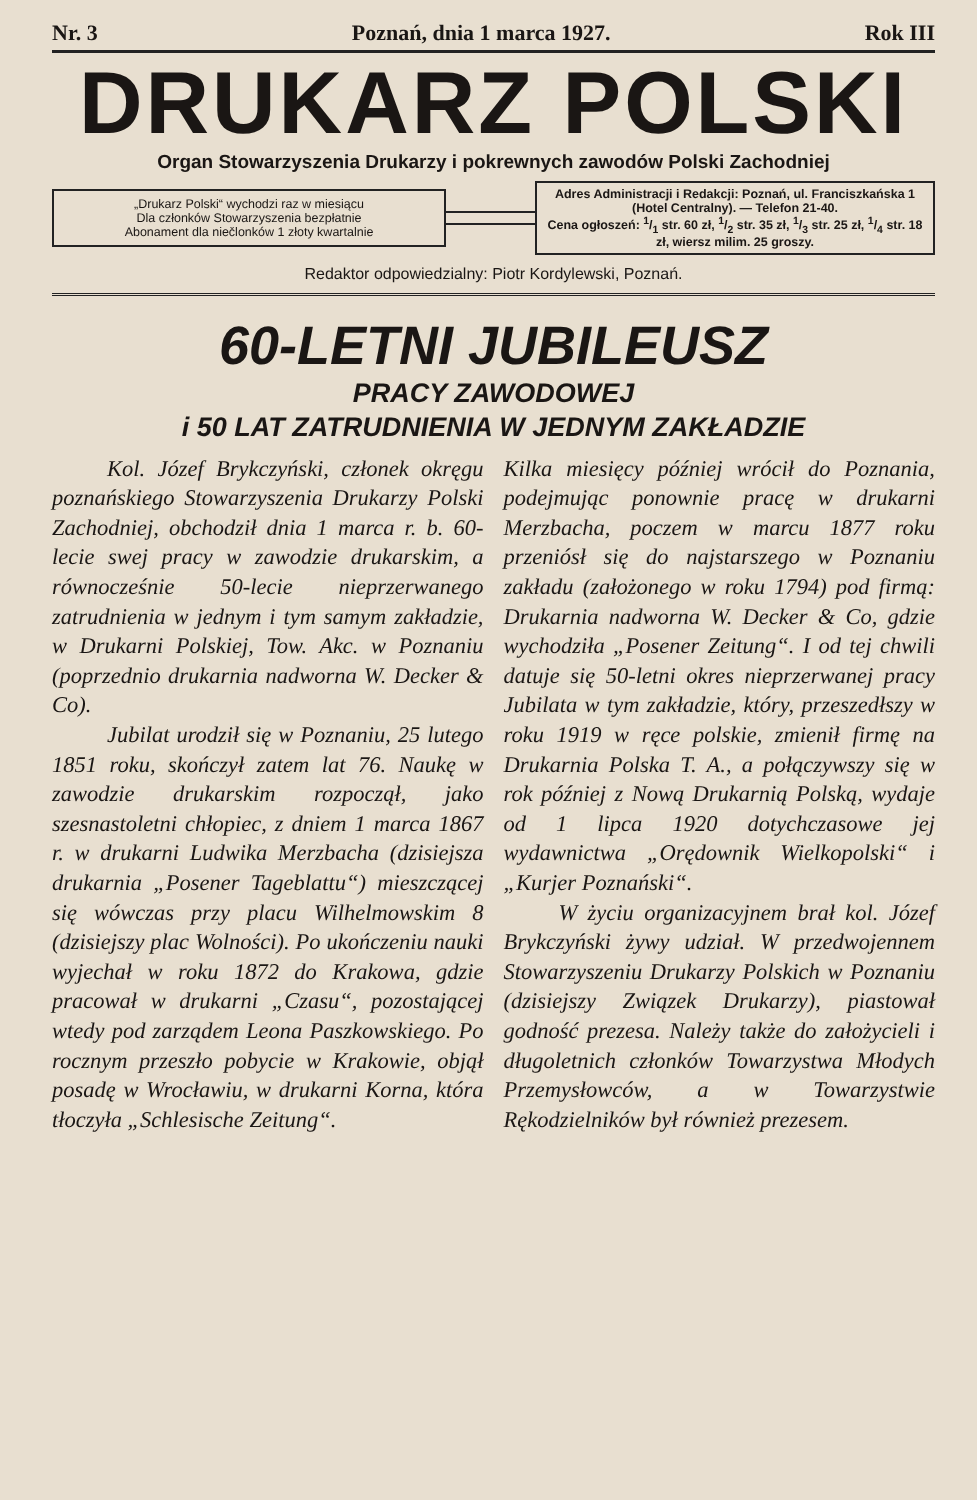Nr. 3 Poznań, dnia 1 marca 1927. Rok III
DRUKARZ POLSKI
Organ Stowarzyszenia Drukarzy i pokrewnych zawodów Polski Zachodniej
„Drukarz Polski“ wychodzi raz w miesiącu
Dla członków Stowarzyszenia bezpłatnie
Abonament dla niečlonków 1 złoty kwartalnie
Adres Administracji i Redakcji: Poznań, ul. Franciszkańska 1 (Hotel Centralny). — Telefon 21-40.
Cena ogłoszeń: 1/1 str. 60 zł, 1/2 str. 35 zł, 1/3 str. 25 zł, 1/4 str. 18 zł, wiersz milim. 25 groszy.
Redaktor odpowiedzialny: Piotr Kordylewski, Poznań.
60-LETNI JUBILEUSZ
PRACY ZAWODOWEJ
i 50 LAT ZATRUDNIENIA W JEDNYM ZAKŁADZIE
Kol. Józef Brykczyński, członek okręgu poznańskiego Stowarzyszenia Drukarzy Polski Zachodniej, obchodził dnia 1 marca r. b. 60-lecie swej pracy w zawodzie drukarskim, a równocześnie 50-lecie nieprzerwanego zatrudnienia w jednym i tym samym zakładzie, w Drukarni Polskiej, Tow. Akc. w Poznaniu (poprzednio drukarnia nadworna W. Decker & Co).
Jubilat urodził się w Poznaniu, 25 lutego 1851 roku, skończył zatem lat 76. Naukę w zawodzie drukarskim rozpoczął, jako szesnastoletni chłopiec, z dniem 1 marca 1867 r. w drukarni Ludwika Merzbacha (dzisiejsza drukarnia „Posener Tageblattu“) mieszczącej się wówczas przy placu Wilhelmowskim 8 (dzisiejszy plac Wolności). Po ukończeniu nauki wyjechał w roku 1872 do Krakowa, gdzie pracował w drukarni „Czasu“, pozostającej wtedy pod zarządem Leona Paszkowskiego. Po rocznym przeszło pobycie w Krakowie, objął posadę w Wrocławiu, w drukarni Korna, która tłoczyła „Schlesische Zeitung“.
Kilka miesięcy później wrócił do Poznania, podejmując ponownie pracę w drukarni Merzbacha, poczem w marcu 1877 roku przeniósł się do najstarszego w Poznaniu zakładu (założonego w roku 1794) pod firmą: Drukarnia nadworna W. Decker & Co, gdzie wychodziła „Posener Zeitung“. I od tej chwili datuje się 50-letni okres nieprzerwanej pracy Jubilata w tym zakładzie, który, przeszedłszy w roku 1919 w ręce polskie, zmienił firmę na Drukarnia Polska T. A., a połączywszy się w rok później z Nową Drukarnią Polską, wydaje od 1 lipca 1920 dotychczasowe jej wydawnictwa „Orędownik Wielkopolski“ i „Kurjer Poznański“.
W życiu organizacyjnem brał kol. Józef Brykczyński żywy udział. W przedwojennem Stowarzyszeniu Drukarzy Polskich w Poznaniu (dzisiejszy Związek Drukarzy), piastował godność prezesa. Należy także do założycieli i długoletnich członków Towarzystwa Młodych Przemysłowców, a w Towarzystwie Rękodzielników był również prezesem.